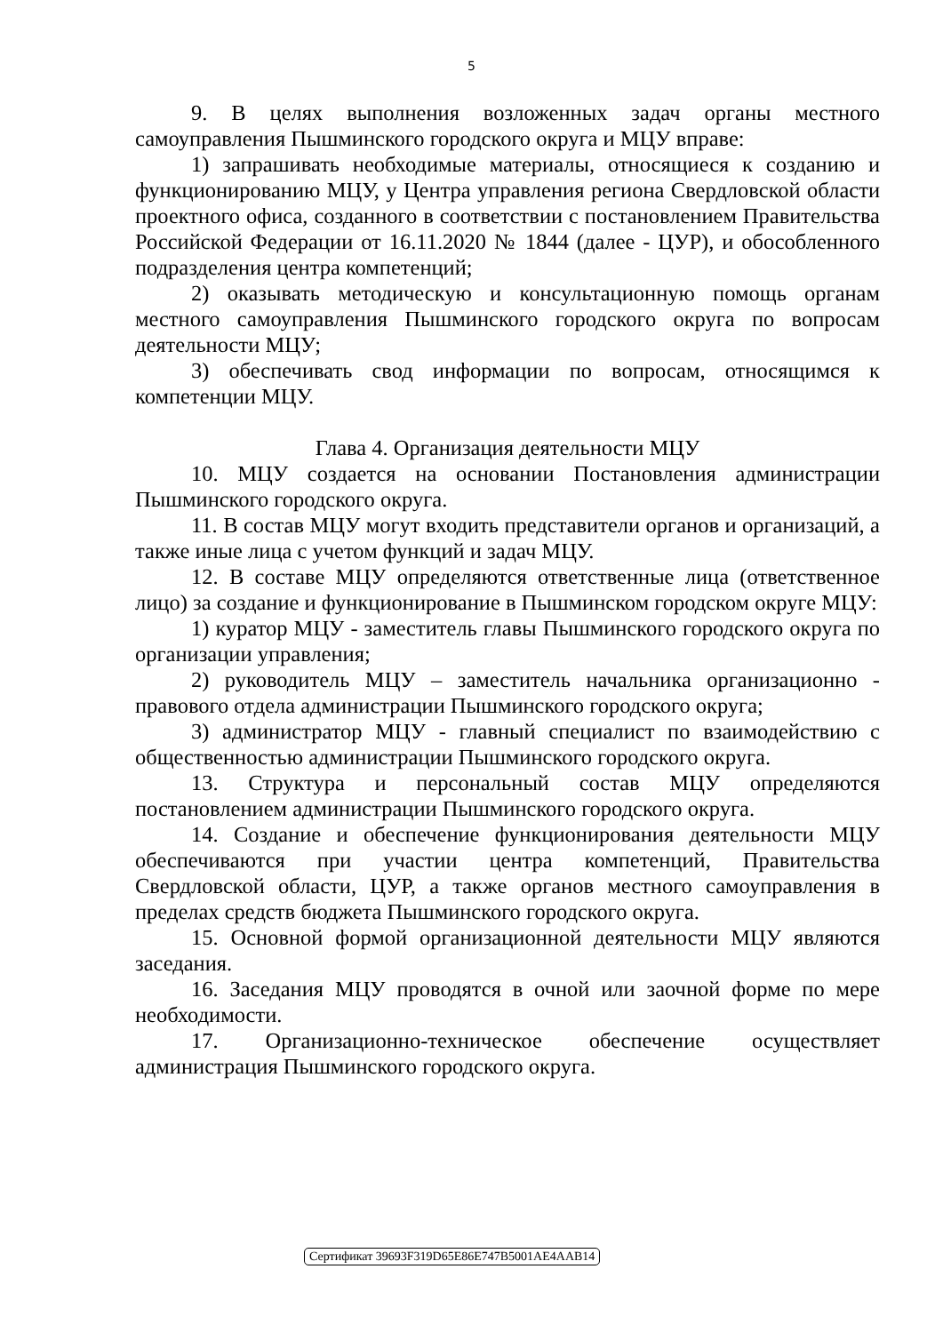5
9. В целях выполнения возложенных задач органы местного самоуправления Пышминского городского округа и МЦУ вправе:
1) запрашивать необходимые материалы, относящиеся к созданию и функционированию МЦУ, у Центра управления региона Свердловской области проектного офиса, созданного в соответствии с постановлением Правительства Российской Федерации от 16.11.2020 № 1844 (далее - ЦУР), и обособленного подразделения центра компетенций;
2) оказывать методическую и консультационную помощь органам местного самоуправления Пышминского городского округа по вопросам деятельности МЦУ;
3) обеспечивать свод информации по вопросам, относящимся к компетенции МЦУ.
Глава 4. Организация деятельности МЦУ
10. МЦУ создается на основании Постановления администрации Пышминского городского округа.
11. В состав МЦУ могут входить представители органов и организаций, а также иные лица с учетом функций и задач МЦУ.
12. В составе МЦУ определяются ответственные лица (ответственное лицо) за создание и функционирование в Пышминском городском округе МЦУ:
1) куратор МЦУ - заместитель главы Пышминского городского округа по организации управления;
2) руководитель МЦУ – заместитель начальника организационно - правового отдела администрации Пышминского городского округа;
3) администратор МЦУ - главный специалист по взаимодействию с общественностью администрации Пышминского городского округа.
13. Структура и персональный состав МЦУ определяются постановлением администрации Пышминского городского округа.
14. Создание и обеспечение функционирования деятельности МЦУ обеспечиваются при участии центра компетенций, Правительства Свердловской области, ЦУР, а также органов местного самоуправления в пределах средств бюджета Пышминского городского округа.
15. Основной формой организационной деятельности МЦУ являются заседания.
16. Заседания МЦУ проводятся в очной или заочной форме по мере необходимости.
17. Организационно-техническое обеспечение осуществляет администрация Пышминского городского округа.
Сертификат 39693F319D65E86E747B5001AE4AAB14